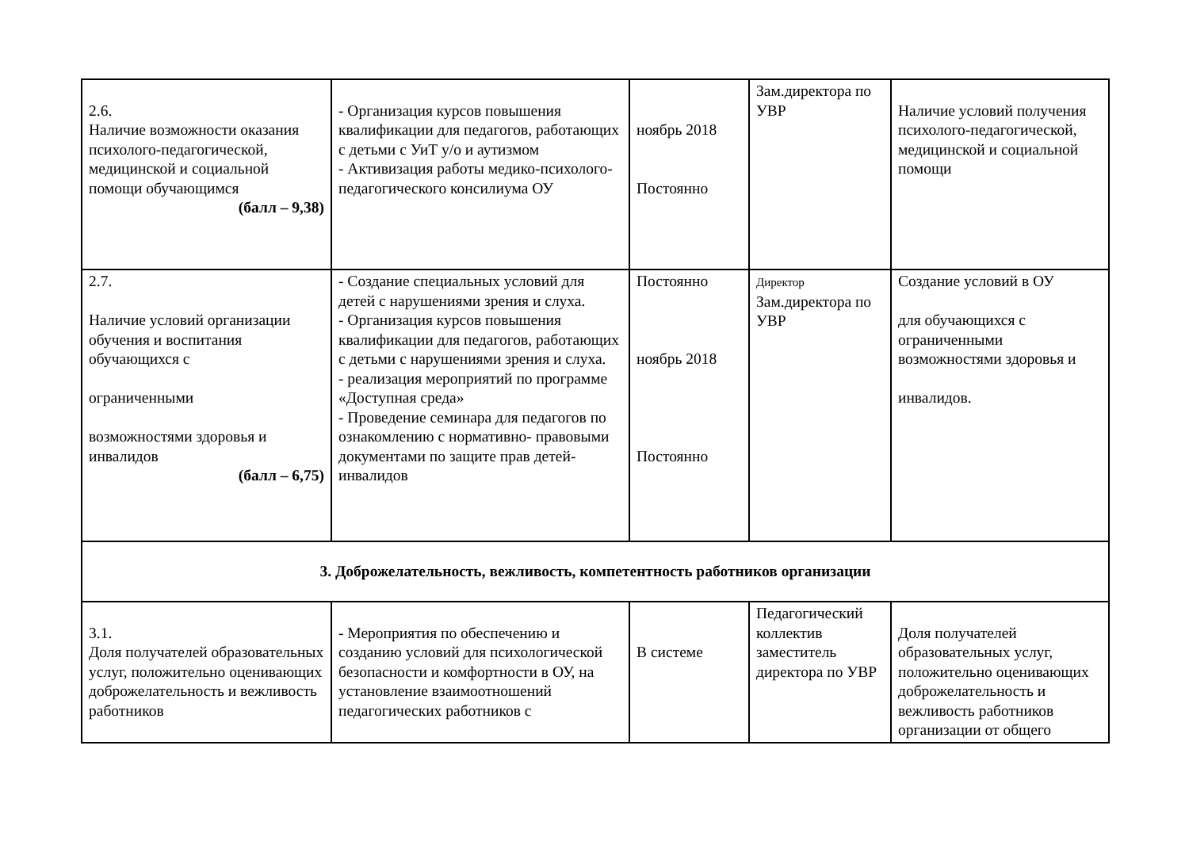| 2.6. Наличие возможности оказания психолого-педагогической, медицинской и социальной помощи обучающимся (балл – 9,38) | - Организация курсов повышения квалификации для педагогов, работающих с детьми с УиТ у/о и аутизмом - Активизация работы медико-психолого-педагогического консилиума ОУ | ноябрь 2018 Постоянно | Зам.директора по УВР | Наличие условий получения психолого-педагогической, медицинской и социальной помощи |
| 2.7. Наличие условий организации обучения и воспитания обучающихся с ограниченными возможностями здоровья и инвалидов (балл – 6,75) | - Создание специальных условий для детей с нарушениями зрения и слуха. - Организация курсов повышения квалификации для педагогов, работающих с детьми с нарушениями зрения и слуха. - реализация мероприятий по программе «Доступная среда» - Проведение семинара для педагогов по ознакомлению с нормативно- правовыми документами по защите прав детей-инвалидов | Постоянно ноябрь 2018 Постоянно | Директор Зам.директора по УВР | Создание условий в ОУ для обучающихся с ограниченными возможностями здоровья и инвалидов. |
| 3. Доброжелательность, вежливость, компетентность работников организации | | | | |
| 3.1. Доля получателей образовательных услуг, положительно оценивающих доброжелательность и вежливость работников | - Мероприятия по обеспечению и созданию условий для психологической безопасности и комфортности в ОУ, на установление взаимоотношений педагогических работников с | В системе | Педагогический коллектив заместитель директора по УВР | Доля получателей образовательных услуг, положительно оценивающих доброжелательность и вежливость работников организации от общего |